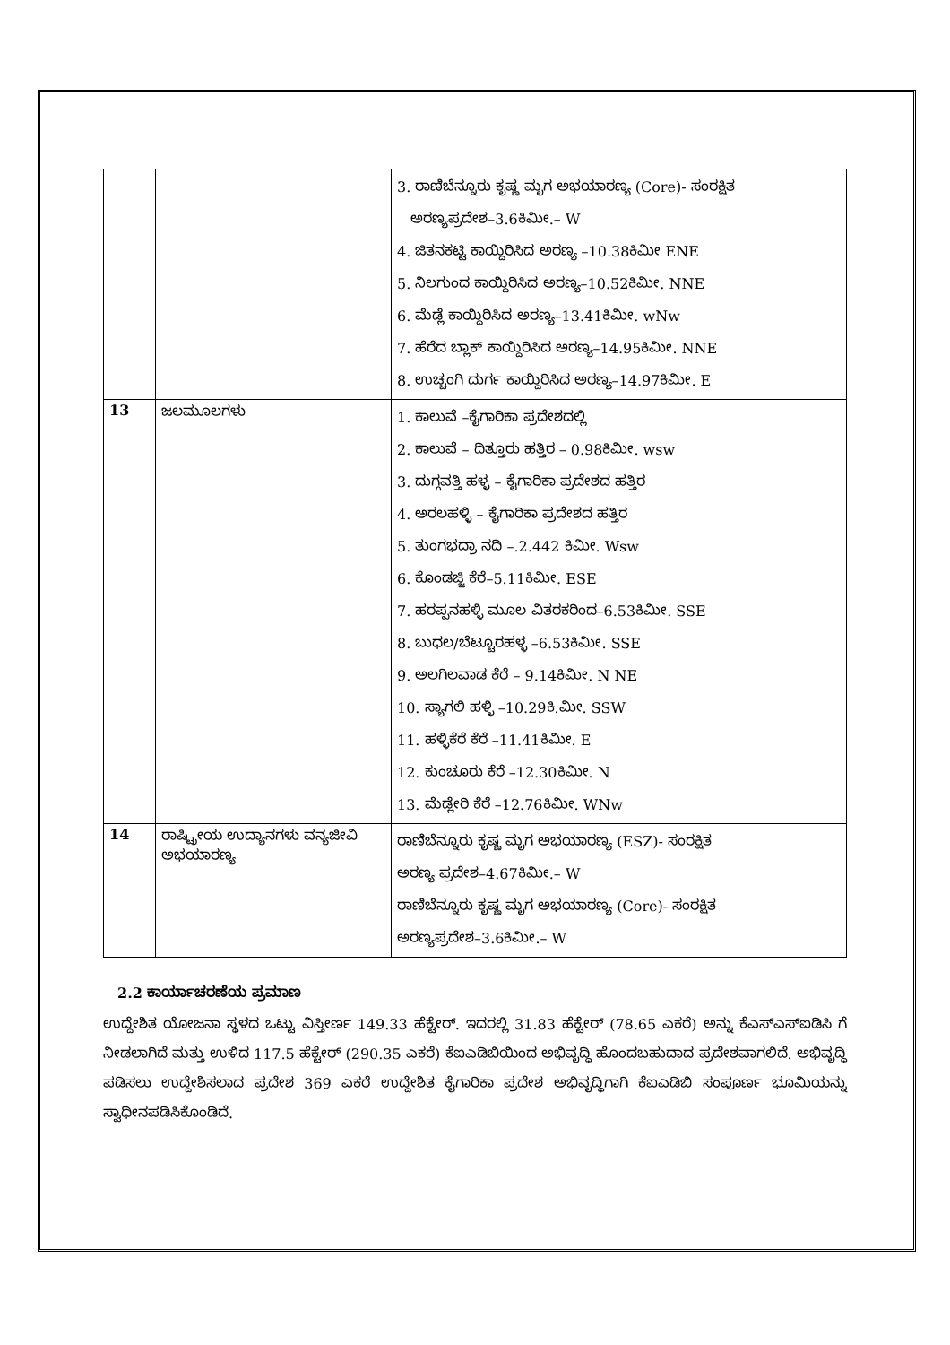| | | 3. ರಾಣಿಬೆನ್ನೂರು ಕೃಷ್ಣ ಮೃಗ ಅಭಯಾರಣ್ಯ (Core)- ಸಂರಕ್ಷಿತ ಅರಣ್ಯಪ್ರದೇಶ–3.6ಕಿಮೀ.– W 4. ಜಿತನಕಟ್ಟಿ ಕಾಯ್ದಿರಿಸಿದ ಅರಣ್ಯ –10.38ಕಿಮೀ ENE 5. ನಿಲಗುಂದ ಕಾಯ್ದಿರಿಸಿದ ಅರಣ್ಯ–10.52ಕಿಮೀ. NNE 6. ಮೆಡ್ಲೆ ಕಾಯ್ದಿರಿಸಿದ ಅರಣ್ಯ–13.41ಕಿಮೀ. wNw 7. ಹೆರೆದ ಬ್ಲಾಕ್ ಕಾಯ್ದಿರಿಸಿದ ಅರಣ್ಯ–14.95ಕಿಮೀ. NNE 8. ಉಚ್ಚಂಗಿ ದುರ್ಗ ಕಾಯ್ದಿರಿಸಿದ ಅರಣ್ಯ–14.97ಕಿಮೀ. E |
| 13 | ಜಲಮೂಲಗಳು | 1. ಕಾಲುವೆ –ಕೈಗಾರಿಕಾ ಪ್ರದೇಶದಲ್ಲಿ 2. ಕಾಲುವೆ – ದಿತ್ತೂರು ಹತ್ತಿರ – 0.98ಕಿಮೀ. wsw 3. ದುಗ್ಗವತ್ತಿ ಹಳ್ಳ – ಕೈಗಾರಿಕಾ ಪ್ರದೇಶದ ಹತ್ತಿರ 4. ಅರಲಹಳ್ಳಿ – ಕೈಗಾರಿಕಾ ಪ್ರದೇಶದ ಹತ್ತಿರ 5. ತುಂಗಭದ್ರಾ ನದಿ –.2.442 ಕಿಮೀ. Wsw 6. ಕೊಂಡಜ್ಜಿ ಕೆರೆ–5.11ಕಿಮೀ. ESE 7. ಹರಪ್ಪನಹಳ್ಳಿ ಮೂಲ ವಿತರಕರಿಂದ–6.53ಕಿಮೀ. SSE 8. ಬುಧಲ/ಬೆಟ್ಟೂರಹಳ್ಳ –6.53ಕಿಮೀ. SSE 9. ಅಲಗಿಲವಾಡ ಕೆರೆ – 9.14ಕಿಮೀ. N NE 10. ಸ್ಯಾಗಲಿ ಹಳ್ಳಿ –10.29ಕಿ.ಮೀ. SSW 11. ಹಳ್ಳಿಕೆರೆ ಕೆರೆ –11.41ಕಿಮೀ. E 12. ಕುಂಚೂರು ಕೆರೆ –12.30ಕಿಮೀ. N 13. ಮೆಡ್ಲೇರಿ ಕೆರೆ –12.76ಕಿಮೀ. WNw |
| 14 | ರಾಷ್ಟ್ರೀಯ ಉದ್ಯಾನಗಳು ವನ್ಯಜೀವಿ ಅಭಯಾರಣ್ಯ | ರಾಣಿಬೆನ್ನೂರು ಕೃಷ್ಣ ಮೃಗ ಅಭಯಾರಣ್ಯ (ESZ)- ಸಂರಕ್ಷಿತ ಅರಣ್ಯ ಪ್ರದೇಶ–4.67ಕಿಮೀ.– W ರಾಣಿಬೆನ್ನೂರು ಕೃಷ್ಣ ಮೃಗ ಅಭಯಾರಣ್ಯ (Core)- ಸಂರಕ್ಷಿತ ಅರಣ್ಯಪ್ರದೇಶ–3.6ಕಿಮೀ.– W |
2.2 ಕಾರ್ಯಾಚರಣೆಯ ಪ್ರಮಾಣ
ಉದ್ದೇಶಿತ ಯೋಜನಾ ಸ್ಥಳದ ಒಟ್ಟು ವಿಸ್ತೀರ್ಣ 149.33 ಹೆಕ್ಟೇರ್. ಇದರಲ್ಲಿ 31.83 ಹೆಕ್ಟೇರ್ (78.65 ಎಕರೆ) ಅನ್ನು ಕೆಎಸ್ಎಸ್ಐಡಿಸಿ ಗೆ ನೀಡಲಾಗಿದೆ ಮತ್ತು ಉಳಿದ 117.5 ಹೆಕ್ಟೇರ್ (290.35 ಎಕರೆ) ಕೆಐಎಡಿಬಿಯಿಂದ ಅಭಿವೃದ್ಧಿ ಹೊಂದಬಹುದಾದ ಪ್ರದೇಶವಾಗಲಿದೆ. ಅಭಿವೃದ್ಧಿ ಪಡಿಸಲು ಉದ್ದೇಶಿಸಲಾದ ಪ್ರದೇಶ 369 ಎಕರೆ ಉದ್ದೇಶಿತ ಕೈಗಾರಿಕಾ ಪ್ರದೇಶ ಅಭಿವೃದ್ಧಿಗಾಗಿ ಕೆಐಎಡಿಬಿ ಸಂಪೂರ್ಣ ಭೂಮಿಯನ್ನು ಸ್ವಾಧೀನಪಡಿಸಿಕೊಂಡಿದೆ.